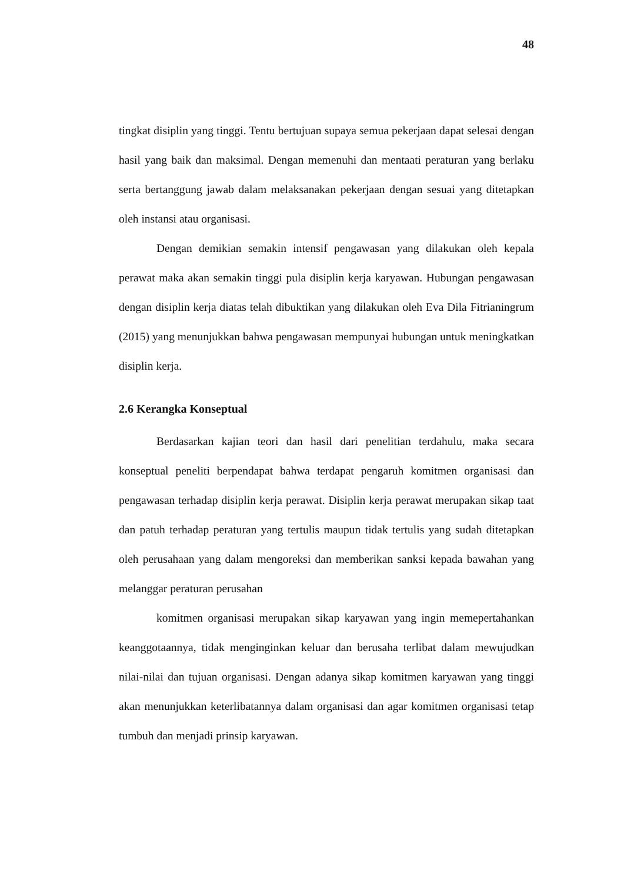48
tingkat disiplin yang tinggi. Tentu bertujuan supaya semua pekerjaan dapat selesai dengan hasil yang baik dan maksimal. Dengan memenuhi dan mentaati peraturan yang berlaku serta bertanggung jawab dalam melaksanakan pekerjaan dengan sesuai yang ditetapkan oleh instansi atau organisasi.
Dengan demikian semakin intensif pengawasan yang dilakukan oleh kepala perawat maka akan semakin tinggi pula disiplin kerja karyawan. Hubungan pengawasan dengan disiplin kerja diatas telah dibuktikan yang dilakukan oleh Eva Dila Fitrianingrum (2015) yang menunjukkan bahwa pengawasan mempunyai hubungan untuk meningkatkan disiplin kerja.
2.6 Kerangka Konseptual
Berdasarkan kajian teori dan hasil dari penelitian terdahulu, maka secara konseptual peneliti berpendapat bahwa terdapat pengaruh komitmen organisasi dan pengawasan terhadap disiplin kerja perawat. Disiplin kerja perawat merupakan sikap taat dan patuh terhadap peraturan yang tertulis maupun tidak tertulis yang sudah ditetapkan oleh perusahaan yang dalam mengoreksi dan memberikan sanksi kepada bawahan yang melanggar peraturan perusahan
komitmen organisasi merupakan sikap karyawan yang ingin memepertahankan keanggotaannya, tidak menginginkan keluar dan berusaha terlibat dalam mewujudkan nilai-nilai dan tujuan organisasi. Dengan adanya sikap komitmen karyawan yang tinggi akan menunjukkan keterlibatannya dalam organisasi dan agar komitmen organisasi tetap tumbuh dan menjadi prinsip karyawan.